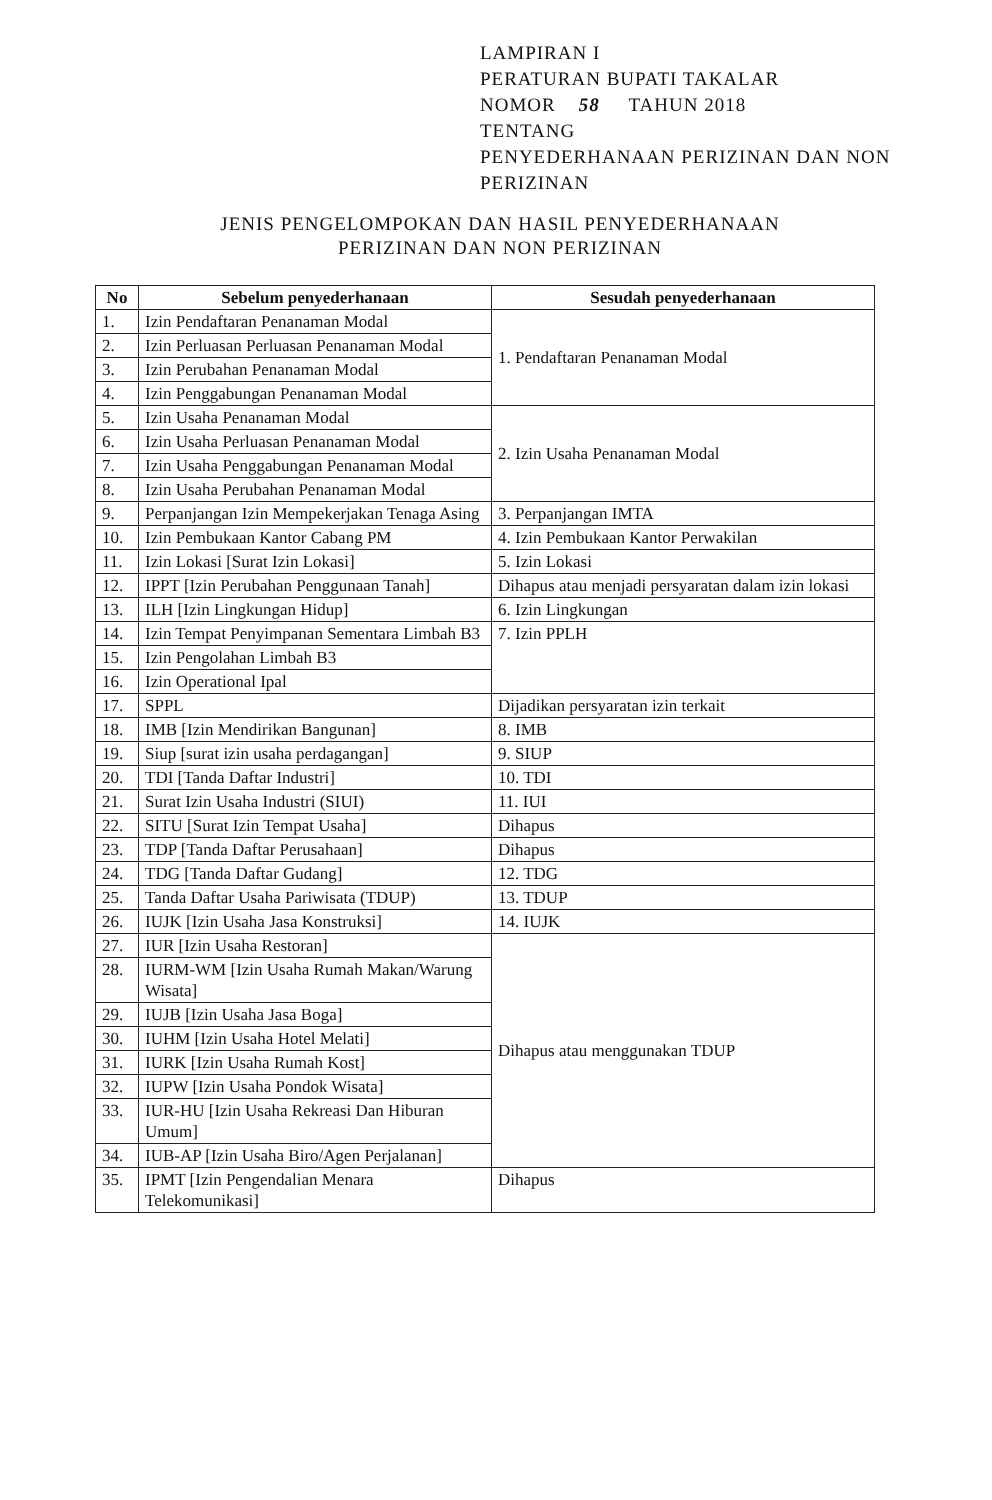LAMPIRAN I
PERATURAN BUPATI TAKALAR
NOMOR 58 TAHUN 2018
TENTANG
PENYEDERHANAAN PERIZINAN DAN NON
PERIZINAN
JENIS PENGELOMPOKAN DAN HASIL PENYEDERHANAAN
PERIZINAN DAN NON PERIZINAN
| No | Sebelum penyederhanaan | Sesudah penyederhanaan |
| --- | --- | --- |
| 1. | Izin Pendaftaran Penanaman Modal | 1. Pendaftaran Penanaman Modal |
| 2. | Izin Perluasan Perluasan Penanaman Modal | |
| 3. | Izin Perubahan Penanaman Modal | |
| 4. | Izin Penggabungan Penanaman Modal | |
| 5. | Izin Usaha Penanaman Modal | 2. Izin Usaha Penanaman Modal |
| 6. | Izin Usaha Perluasan Penanaman Modal | |
| 7. | Izin Usaha Penggabungan Penanaman Modal | |
| 8. | Izin Usaha Perubahan Penanaman Modal | |
| 9. | Perpanjangan Izin Mempekerjakan Tenaga Asing | 3. Perpanjangan IMTA |
| 10. | Izin Pembukaan Kantor Cabang PM | 4. Izin Pembukaan Kantor Perwakilan |
| 11. | Izin Lokasi [Surat Izin Lokasi] | 5. Izin Lokasi |
| 12. | IPPT [Izin Perubahan Penggunaan Tanah] | Dihapus atau menjadi persyaratan dalam izin lokasi |
| 13. | ILH [Izin Lingkungan Hidup] | 6. Izin Lingkungan |
| 14. | Izin Tempat Penyimpanan Sementara Limbah B3 | 7. Izin PPLH |
| 15. | Izin Pengolahan Limbah B3 | |
| 16. | Izin Operational Ipal | |
| 17. | SPPL | Dijadikan persyaratan izin terkait |
| 18. | IMB [Izin Mendirikan Bangunan] | 8. IMB |
| 19. | Siup [surat izin usaha perdagangan] | 9. SIUP |
| 20. | TDI [Tanda Daftar Industri] | 10. TDI |
| 21. | Surat Izin Usaha Industri (SIUI) | 11. IUI |
| 22. | SITU [Surat Izin Tempat Usaha] | Dihapus |
| 23. | TDP [Tanda Daftar Perusahaan] | Dihapus |
| 24. | TDG [Tanda Daftar Gudang] | 12. TDG |
| 25. | Tanda Daftar Usaha Pariwisata (TDUP) | 13. TDUP |
| 26. | IUJK [Izin Usaha Jasa Konstruksi] | 14. IUJK |
| 27. | IUR [Izin Usaha Restoran] | Dihapus atau menggunakan TDUP |
| 28. | IURM-WM [Izin Usaha Rumah Makan/Warung Wisata] | |
| 29. | IUJB [Izin Usaha Jasa Boga] | |
| 30. | IUHM [Izin Usaha Hotel Melati] | |
| 31. | IURK [Izin Usaha Rumah Kost] | |
| 32. | IUPW [Izin Usaha Pondok Wisata] | |
| 33. | IUR-HU [Izin Usaha Rekreasi Dan Hiburan Umum] | |
| 34. | IUB-AP [Izin Usaha Biro/Agen Perjalanan] | |
| 35. | IPMT [Izin Pengendalian Menara Telekomunikasi] | Dihapus |